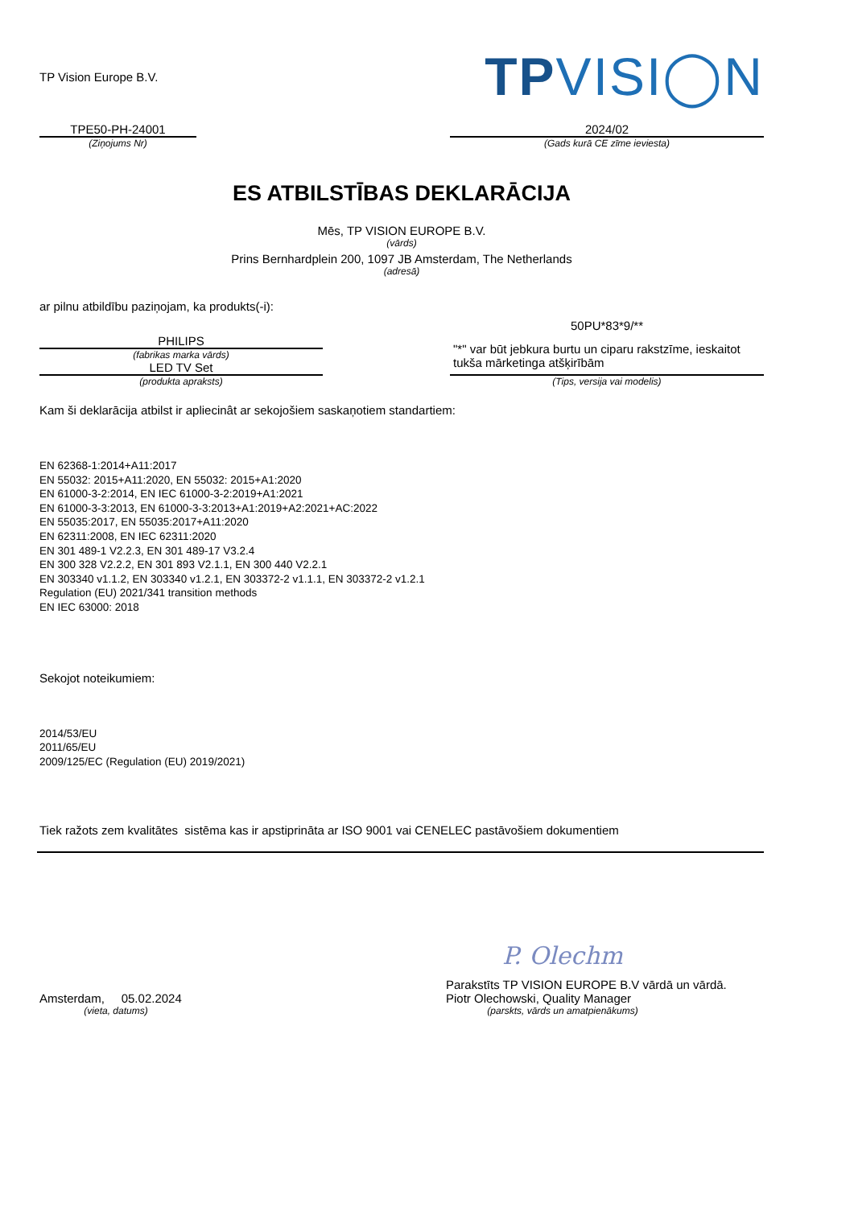TP Vision Europe B.V.
TPVISI◯N
TPE50-PH-24001
(Ziņojums Nr)
2024/02
(Gads kurā CE zīme ieviesta)
ES ATBILSTĪBAS DEKLARĀCIJA
Mēs, TP VISION EUROPE B.V.
(vārds)
Prins Bernhardplein 200, 1097 JB Amsterdam, The Netherlands
(adresā)
ar pilnu atbildību paziņojam, ka produkts(-i):
PHILIPS
(fabrikas marka vārds)
LED TV Set
(produkta apraksts)
50PU*83*9/**
"*" var būt jebkura burtu un ciparu rakstzīme, ieskaitot tukša mārketinga atšķirībām
(Tips, versija vai modelis)
Kam ši deklarācija atbilst ir apliecinât ar sekojošiem saskaņotiem standartiem:
EN 62368-1:2014+A11:2017
EN 55032: 2015+A11:2020, EN 55032: 2015+A1:2020
EN 61000-3-2:2014, EN IEC 61000-3-2:2019+A1:2021
EN 61000-3-3:2013, EN 61000-3-3:2013+A1:2019+A2:2021+AC:2022
EN 55035:2017, EN 55035:2017+A11:2020
EN 62311:2008, EN IEC 62311:2020
EN 301 489-1 V2.2.3, EN 301 489-17 V3.2.4
EN 300 328 V2.2.2, EN 301 893 V2.1.1, EN 300 440 V2.2.1
EN 303340 v1.1.2, EN 303340 v1.2.1, EN 303372-2 v1.1.1, EN 303372-2 v1.2.1
Regulation (EU) 2021/341 transition methods
EN IEC 63000: 2018
Sekojot noteikumiem:
2014/53/EU
2011/65/EU
2009/125/EC (Regulation (EU) 2019/2021)
Tiek ražots zem kvalitātes sistēma kas ir apstiprināta ar ISO 9001 vai CENELEC pastāvošiem dokumentiem
P. Olechm
Amsterdam, 05.02.2024
(vieta, datums)
Parakstīts TP VISION EUROPE B.V vārdā un vārdā.
Piotr Olechowski, Quality Manager
(parskts, vārds un amatpienākums)